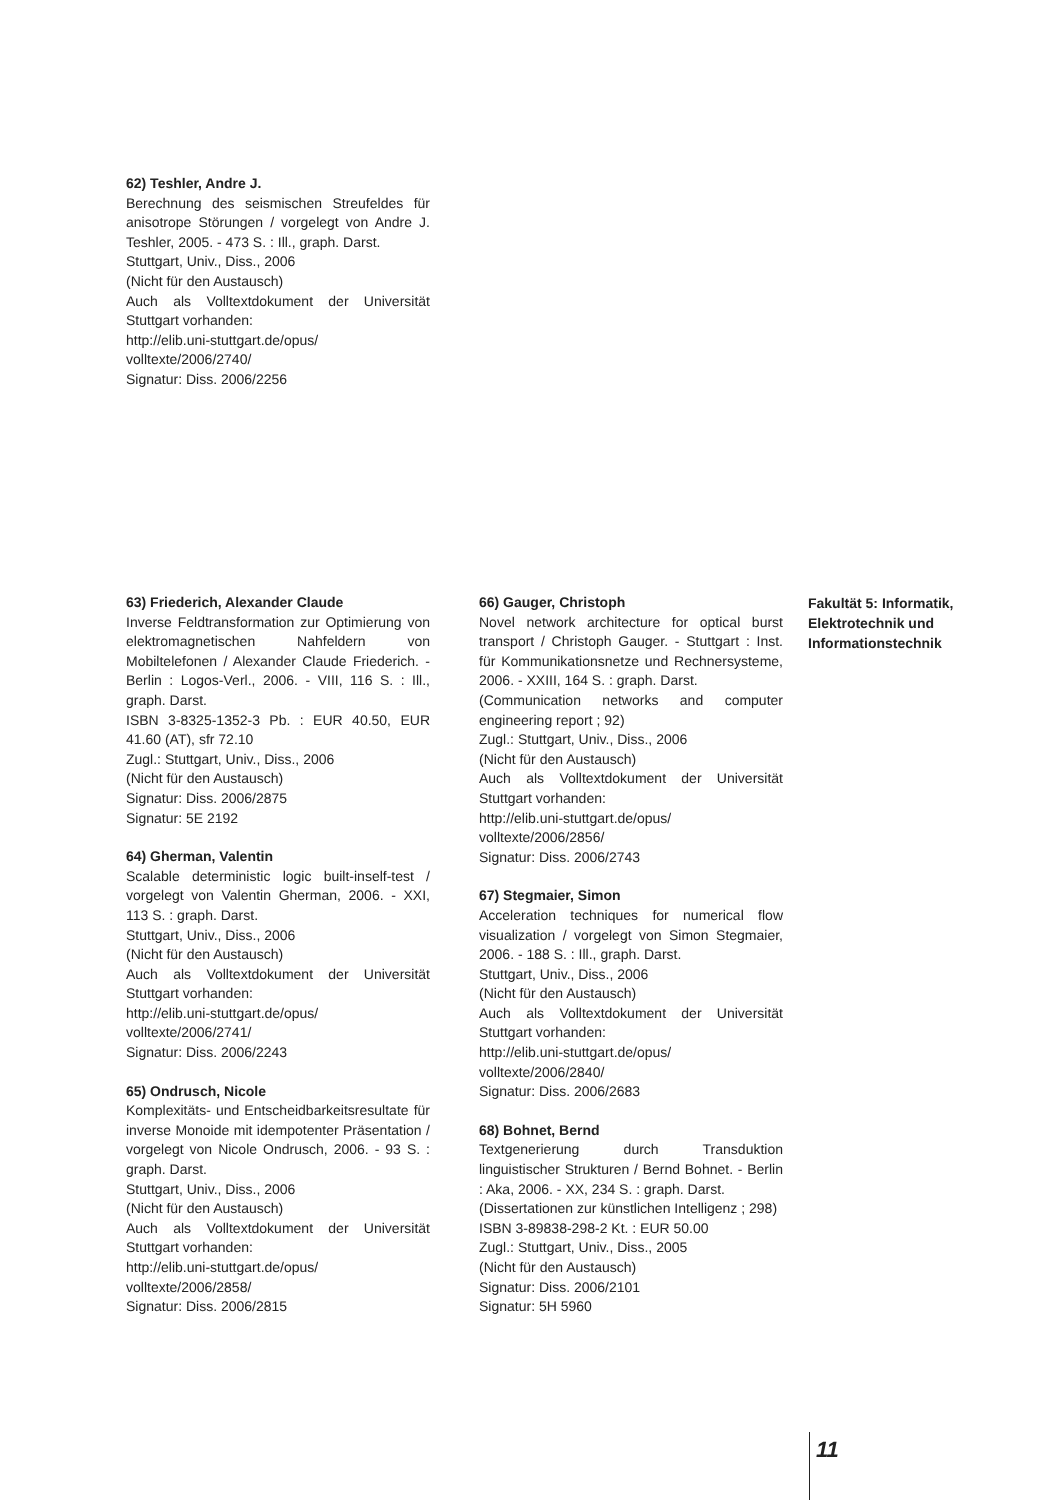62) Teshler, Andre J.
Berechnung des seismischen Streufeldes für anisotrope Störungen / vorgelegt von Andre J. Teshler, 2005. - 473 S. : Ill., graph. Darst.
Stuttgart, Univ., Diss., 2006
(Nicht für den Austausch)
Auch als Volltextdokument der Universität Stuttgart vorhanden:
http://elib.uni-stuttgart.de/opus/ volltexte/2006/2740/
Signatur: Diss. 2006/2256
63) Friederich, Alexander Claude
Inverse Feldtransformation zur Optimierung von elektromagnetischen Nahfeldern von Mobiltelefonen / Alexander Claude Friederich. - Berlin : Logos-Verl., 2006. - VIII, 116 S. : Ill., graph. Darst.
ISBN 3-8325-1352-3 Pb. : EUR 40.50, EUR 41.60 (AT), sfr 72.10
Zugl.: Stuttgart, Univ., Diss., 2006
(Nicht für den Austausch)
Signatur: Diss. 2006/2875
Signatur: 5E 2192
64) Gherman, Valentin
Scalable deterministic logic built-inself-test / vorgelegt von Valentin Gherman, 2006. - XXI, 113 S. : graph. Darst.
Stuttgart, Univ., Diss., 2006
(Nicht für den Austausch)
Auch als Volltextdokument der Universität Stuttgart vorhanden:
http://elib.uni-stuttgart.de/opus/
volltexte/2006/2741/
Signatur: Diss. 2006/2243
65) Ondrusch, Nicole
Komplexitäts- und Entscheidbarkeitsresultate für inverse Monoide mit idempotenter Präsentation / vorgelegt von Nicole Ondrusch, 2006. - 93 S. : graph. Darst.
Stuttgart, Univ., Diss., 2006
(Nicht für den Austausch)
Auch als Volltextdokument der Universität Stuttgart vorhanden:
http://elib.uni-stuttgart.de/opus/
volltexte/2006/2858/
Signatur: Diss. 2006/2815
66) Gauger, Christoph
Novel network architecture for optical burst transport / Christoph Gauger. - Stuttgart : Inst. für Kommunikationsnetze und Rechnersysteme, 2006. - XXIII, 164 S. : graph. Darst.
(Communication networks and computer engineering report ; 92)
Zugl.: Stuttgart, Univ., Diss., 2006
(Nicht für den Austausch)
Auch als Volltextdokument der Universität Stuttgart vorhanden:
http://elib.uni-stuttgart.de/opus/
volltexte/2006/2856/
Signatur: Diss. 2006/2743
67) Stegmaier, Simon
Acceleration techniques for numerical flow visualization / vorgelegt von Simon Stegmaier, 2006. - 188 S. : Ill., graph. Darst.
Stuttgart, Univ., Diss., 2006
(Nicht für den Austausch)
Auch als Volltextdokument der Universität Stuttgart vorhanden:
http://elib.uni-stuttgart.de/opus/
volltexte/2006/2840/
Signatur: Diss. 2006/2683
68) Bohnet, Bernd
Textgenerierung durch Transduktion linguistischer Strukturen / Bernd Bohnet. - Berlin : Aka, 2006. - XX, 234 S. : graph. Darst.
(Dissertationen zur künstlichen Intelligenz ; 298)
ISBN 3-89838-298-2 Kt. : EUR 50.00
Zugl.: Stuttgart, Univ., Diss., 2005
(Nicht für den Austausch)
Signatur: Diss. 2006/2101
Signatur: 5H 5960
Fakultät 5: Informatik,
Elektrotechnik und
Informationstechnik
11